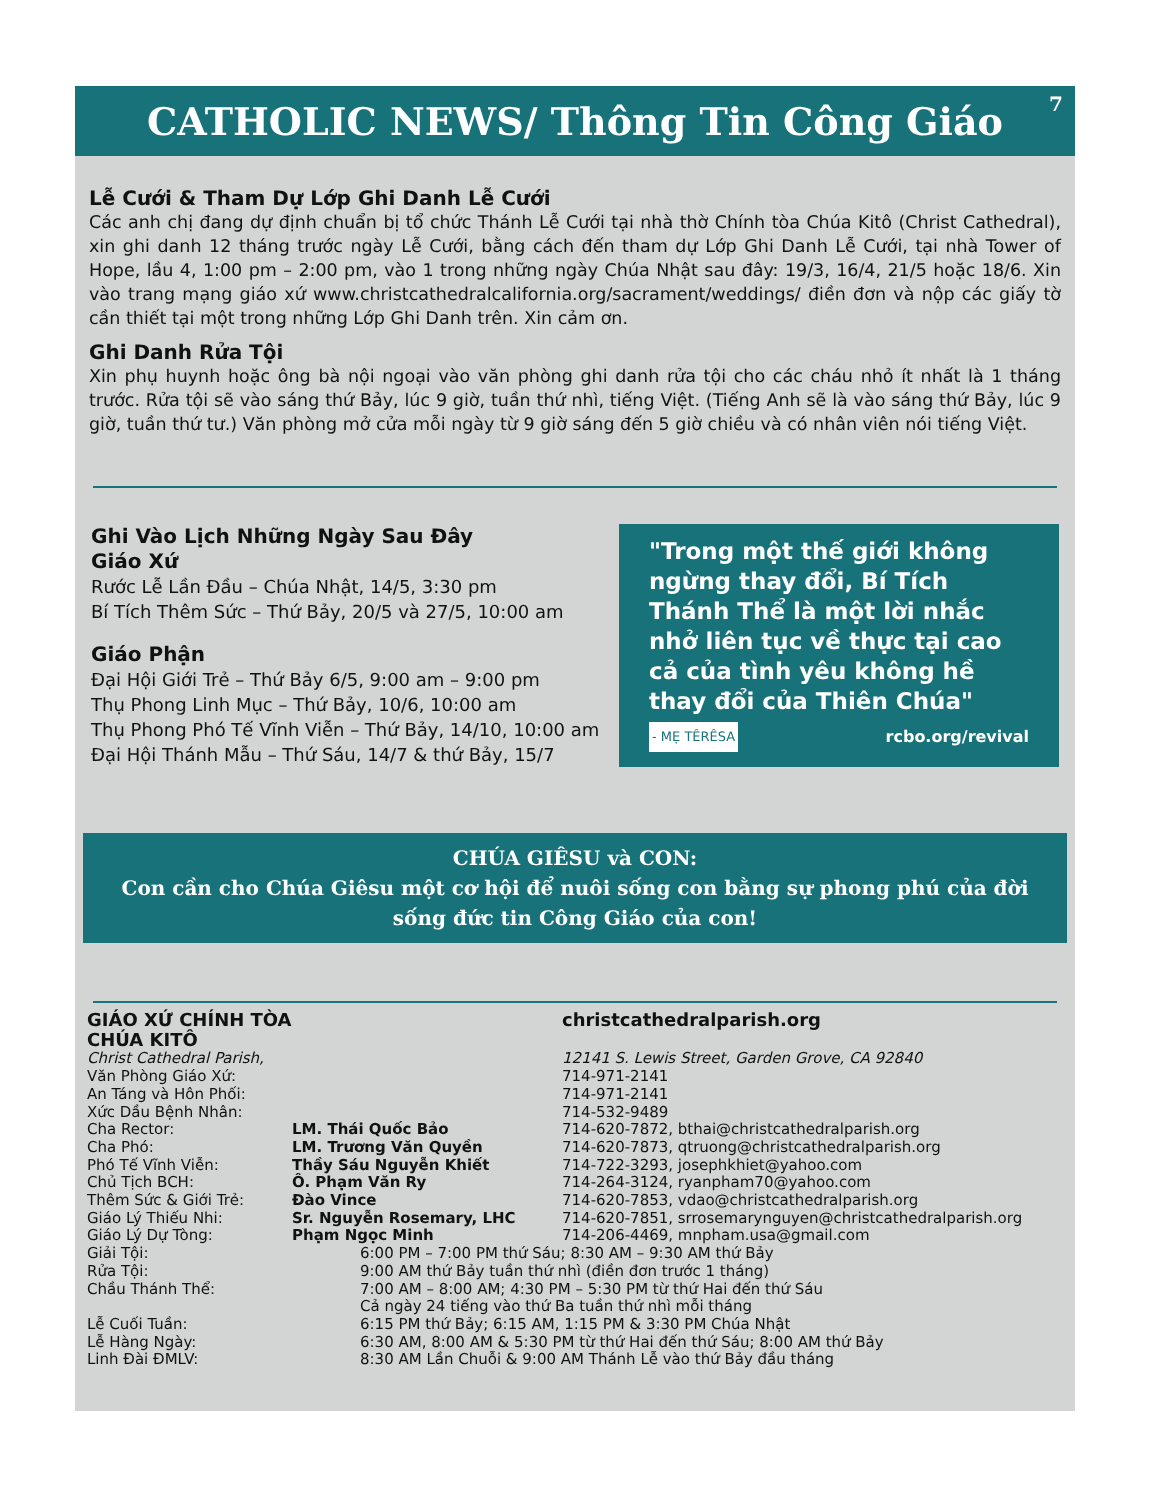CATHOLIC NEWS/ Thông Tin Công Giáo 7
Lễ Cưới & Tham Dự Lớp Ghi Danh Lễ Cưới
Các anh chị đang dự định chuẩn bị tổ chức Thánh Lễ Cưới tại nhà thờ Chính tòa Chúa Kitô (Christ Cathedral), xin ghi danh 12 tháng trước ngày Lễ Cưới, bằng cách đến tham dự Lớp Ghi Danh Lễ Cưới, tại nhà Tower of Hope, lầu 4, 1:00 pm – 2:00 pm, vào 1 trong những ngày Chúa Nhật sau đây: 19/3, 16/4, 21/5 hoặc 18/6. Xin vào trang mạng giáo xứ www.christcathedralcalifornia.org/sacrament/weddings/ điền đơn và nộp các giấy tờ cần thiết tại một trong những Lớp Ghi Danh trên. Xin cảm ơn.
Ghi Danh Rửa Tội
Xin phụ huynh hoặc ông bà nội ngoại vào văn phòng ghi danh rửa tội cho các cháu nhỏ ít nhất là 1 tháng trước. Rửa tội sẽ vào sáng thứ Bảy, lúc 9 giờ, tuần thứ nhì, tiếng Việt. (Tiếng Anh sẽ là vào sáng thứ Bảy, lúc 9 giờ, tuần thứ tư.) Văn phòng mở cửa mỗi ngày từ 9 giờ sáng đến 5 giờ chiều và có nhân viên nói tiếng Việt.
Ghi Vào Lịch Những Ngày Sau Đây
Giáo Xứ
Rước Lễ Lần Đầu – Chúa Nhật, 14/5, 3:30 pm
Bí Tích Thêm Sức – Thứ Bảy, 20/5 và 27/5, 10:00 am
Giáo Phận
Đại Hội Giới Trẻ – Thứ Bảy 6/5, 9:00 am – 9:00 pm
Thụ Phong Linh Mục – Thứ Bảy, 10/6, 10:00 am
Thụ Phong Phó Tế Vĩnh Viễn – Thứ Bảy, 14/10, 10:00 am
Đại Hội Thánh Mẫu – Thứ Sáu, 14/7 & thứ Bảy, 15/7
"Trong một thế giới không ngừng thay đổi, Bí Tích Thánh Thể là một lời nhắc nhở liên tục về thực tại cao cả của tình yêu không hề thay đổi của Thiên Chúa"
- MẸ TÊRÊSA rcbo.org/revival
CHÚA GIÊSU và CON:
Con cần cho Chúa Giêsu một cơ hội để nuôi sống con bằng sự phong phú của đời sống đức tin Công Giáo của con!
| GIÁO XỨ CHÍNH TÒA CHÚA KITÔ | | christcathedralparish.org |
| Christ Cathedral Parish, | | 12141 S. Lewis Street, Garden Grove, CA 92840 |
| Văn Phòng Giáo Xứ: | | 714-971-2141 |
| An Táng và Hôn Phối: | | 714-971-2141 |
| Xức Dầu Bệnh Nhân: | | 714-532-9489 |
| Cha Rector: | LM. Thái Quốc Bảo | 714-620-7872, bthai@christcathedralparish.org |
| Cha Phó: | LM. Trương Văn Quyền | 714-620-7873, qtruong@christcathedralparish.org |
| Phó Tế Vĩnh Viễn: | Thầy Sáu Nguyễn Khiết | 714-722-3293, josephkhiet@yahoo.com |
| Chủ Tịch BCH: | Ô. Phạm Văn Ry | 714-264-3124, ryanpham70@yahoo.com |
| Thêm Sức & Giới Trẻ: | Đào Vince | 714-620-7853, vdao@christcathedralparish.org |
| Giáo Lý Thiếu Nhi: | Sr. Nguyễn Rosemary, LHC | 714-620-7851, srrosemarynguyen@christcathedralparish.org |
| Giáo Lý Dự Tòng: | Phạm Ngọc Minh | 714-206-4469, mnpham.usa@gmail.com |
| Giải Tội: | 6:00 PM – 7:00 PM thứ Sáu; 8:30 AM – 9:30 AM thứ Bảy | |
| Rửa Tội: | 9:00 AM thứ Bảy tuần thứ nhì (điền đơn trước 1 tháng) | |
| Chầu Thánh Thể: | 7:00 AM – 8:00 AM; 4:30 PM – 5:30 PM từ thứ Hai đến thứ Sáu Cả ngày 24 tiếng vào thứ Ba tuần thứ nhì mỗi tháng | |
| Lễ Cuối Tuần: | 6:15 PM thứ Bảy; 6:15 AM, 1:15 PM & 3:30 PM Chúa Nhật | |
| Lễ Hàng Ngày: | 6:30 AM, 8:00 AM & 5:30 PM từ thứ Hai đến thứ Sáu; 8:00 AM thứ Bảy | |
| Linh Đài ĐMLV: | 8:30 AM Lần Chuỗi & 9:00 AM Thánh Lễ vào thứ Bảy đầu tháng | |